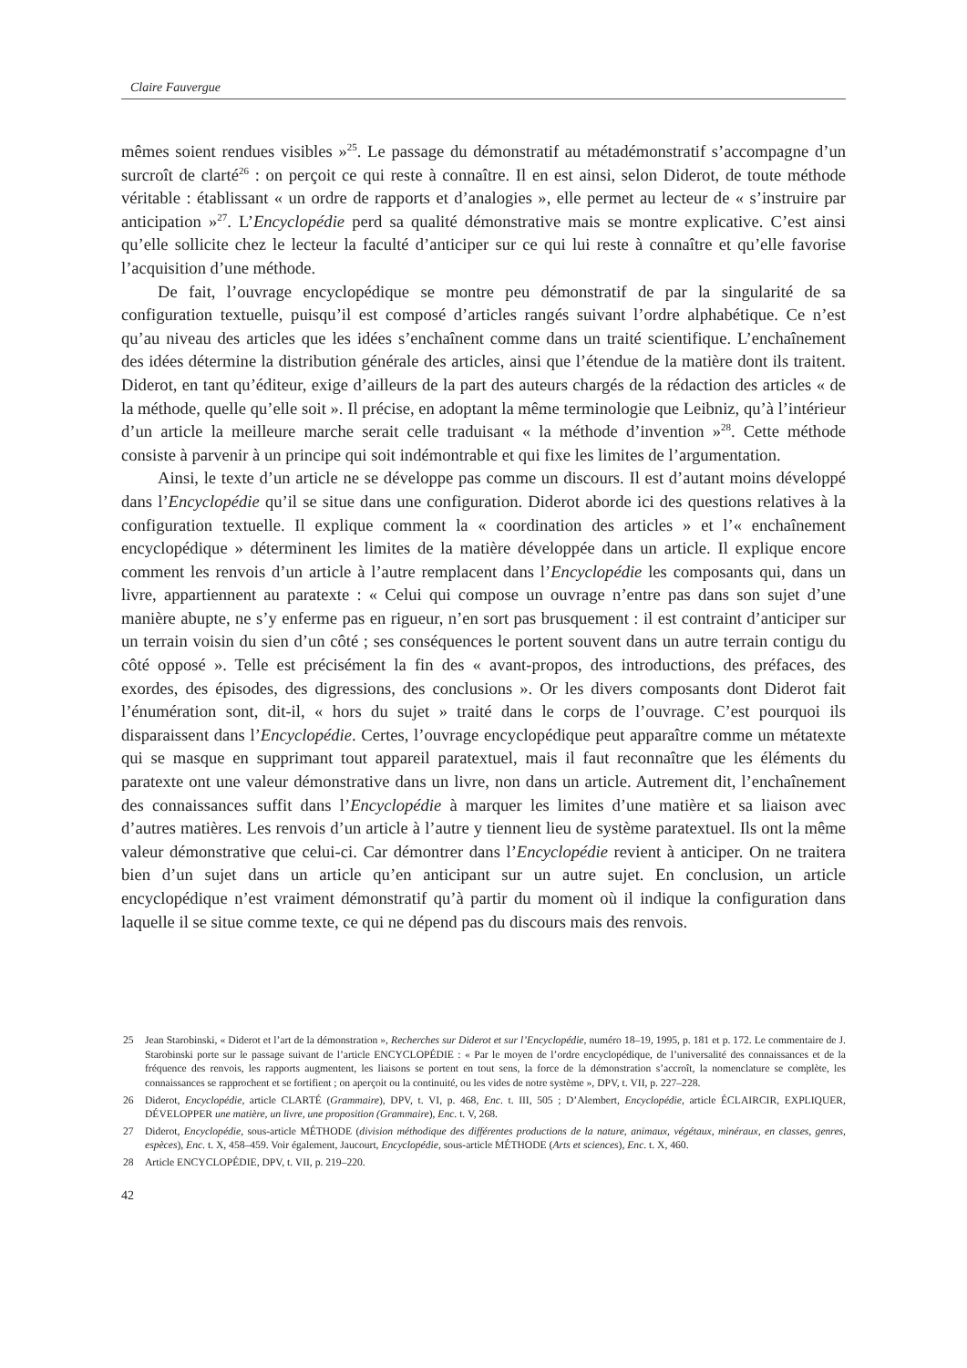Claire Fauvergue
mêmes soient rendues visibles »<sup>25</sup>. Le passage du démonstratif au métadémonstratif s’accompagne d’un surcroît de clarté<sup>26</sup> : on perçoit ce qui reste à connaître. Il en est ainsi, selon Diderot, de toute méthode véritable : établissant « un ordre de rapports et d’analogies », elle permet au lecteur de « s’instruire par anticipation »<sup>27</sup>. L’Encyclopédie perd sa qualité démonstrative mais se montre explicative. C’est ainsi qu’elle sollicite chez le lecteur la faculté d’anticiper sur ce qui lui reste à connaître et qu’elle favorise l’acquisition d’une méthode.
De fait, l’ouvrage encyclopédique se montre peu démonstratif de par la singularité de sa configuration textuelle, puisqu’il est composé d’articles rangés suivant l’ordre alphabétique. Ce n’est qu’au niveau des articles que les idées s’enchaînent comme dans un traité scientifique. L’enchaînement des idées détermine la distribution générale des articles, ainsi que l’étendue de la matière dont ils traitent. Diderot, en tant qu’éditeur, exige d’ailleurs de la part des auteurs chargés de la rédaction des articles « de la méthode, quelle qu’elle soit ». Il précise, en adoptant la même terminologie que Leibniz, qu’à l’intérieur d’un article la meilleure marche serait celle traduisant « la méthode d’invention »<sup>28</sup>. Cette méthode consiste à parvenir à un principe qui soit indémontrable et qui fixe les limites de l’argumentation.
Ainsi, le texte d’un article ne se développe pas comme un discours. Il est d’autant moins développé dans l’Encyclopédie qu’il se situe dans une configuration. Diderot aborde ici des questions relatives à la configuration textuelle. Il explique comment la « coordination des articles » et l’« enchaînement encyclopédique » déterminent les limites de la matière développée dans un article. Il explique encore comment les renvois d’un article à l’autre remplacent dans l’Encyclopédie les composants qui, dans un livre, appartiennent au paratexte : « Celui qui compose un ouvrage n’entre pas dans son sujet d’une manière abupte, ne s’y enferme pas en rigueur, n’en sort pas brusquement : il est contraint d’anticiper sur un terrain voisin du sien d’un côté ; ses conséquences le portent souvent dans un autre terrain contigu du côté opposé ». Telle est précisément la fin des « avant-propos, des introductions, des préfaces, des exordes, des épisodes, des digressions, des conclusions ». Or les divers composants dont Diderot fait l’énumération sont, dit-il, « hors du sujet » traité dans le corps de l’ouvrage. C’est pourquoi ils disparaissent dans l’Encyclopédie. Certes, l’ouvrage encyclopédique peut apparaître comme un métatexte qui se masque en supprimant tout appareil paratextuel, mais il faut reconnaître que les éléments du paratexte ont une valeur démonstrative dans un livre, non dans un article. Autrement dit, l’enchaînement des connaissances suffit dans l’Encyclopédie à marquer les limites d’une matière et sa liaison avec d’autres matières. Les renvois d’un article à l’autre y tiennent lieu de système paratextuel. Ils ont la même valeur démonstrative que celui-ci. Car démontrer dans l’Encyclopédie revient à anticiper. On ne traitera bien d’un sujet dans un article qu’en anticipant sur un autre sujet. En conclusion, un article encyclopédique n’est vraiment démonstratif qu’à partir du moment où il indique la configuration dans laquelle il se situe comme texte, ce qui ne dépend pas du discours mais des renvois.
25 Jean Starobinski, « Diderot et l’art de la démonstration », Recherches sur Diderot et sur l’Encyclopédie, numéro 18–19, 1995, p. 181 et p. 172. Le commentaire de J. Starobinski porte sur le passage suivant de l’article ENCYCLOPÉDIE : « Par le moyen de l’ordre encyclopédique, de l’universalité des connaissances et de la fréquence des renvois, les rapports augmentent, les liaisons se portent en tout sens, la force de la démonstration s’accroît, la nomenclature se complète, les connaissances se rapprochent et se fortifient ; on aperçoit ou la continuité, ou les vides de notre système », DPV, t. VII, p. 227–228.
26 Diderot, Encyclopédie, article CLARTÉ (Grammaire), DPV, t. VI, p. 468, Enc. t. III, 505 ; D’Alembert, Encyclopédie, article ÉCLAIRCIR, EXPLIQUER, DÉVELOPPER une matière, un livre, une proposition (Grammaire), Enc. t. V, 268.
27 Diderot, Encyclopédie, sous-article MÉTHODE (division méthodique des différentes productions de la nature, animaux, végétaux, minéraux, en classes, genres, espèces), Enc. t. X, 458–459. Voir également, Jaucourt, Encyclopédie, sous-article MÉTHODE (Arts et sciences), Enc. t. X, 460.
28 Article ENCYCLOPÉDIE, DPV, t. VII, p. 219–220.
42